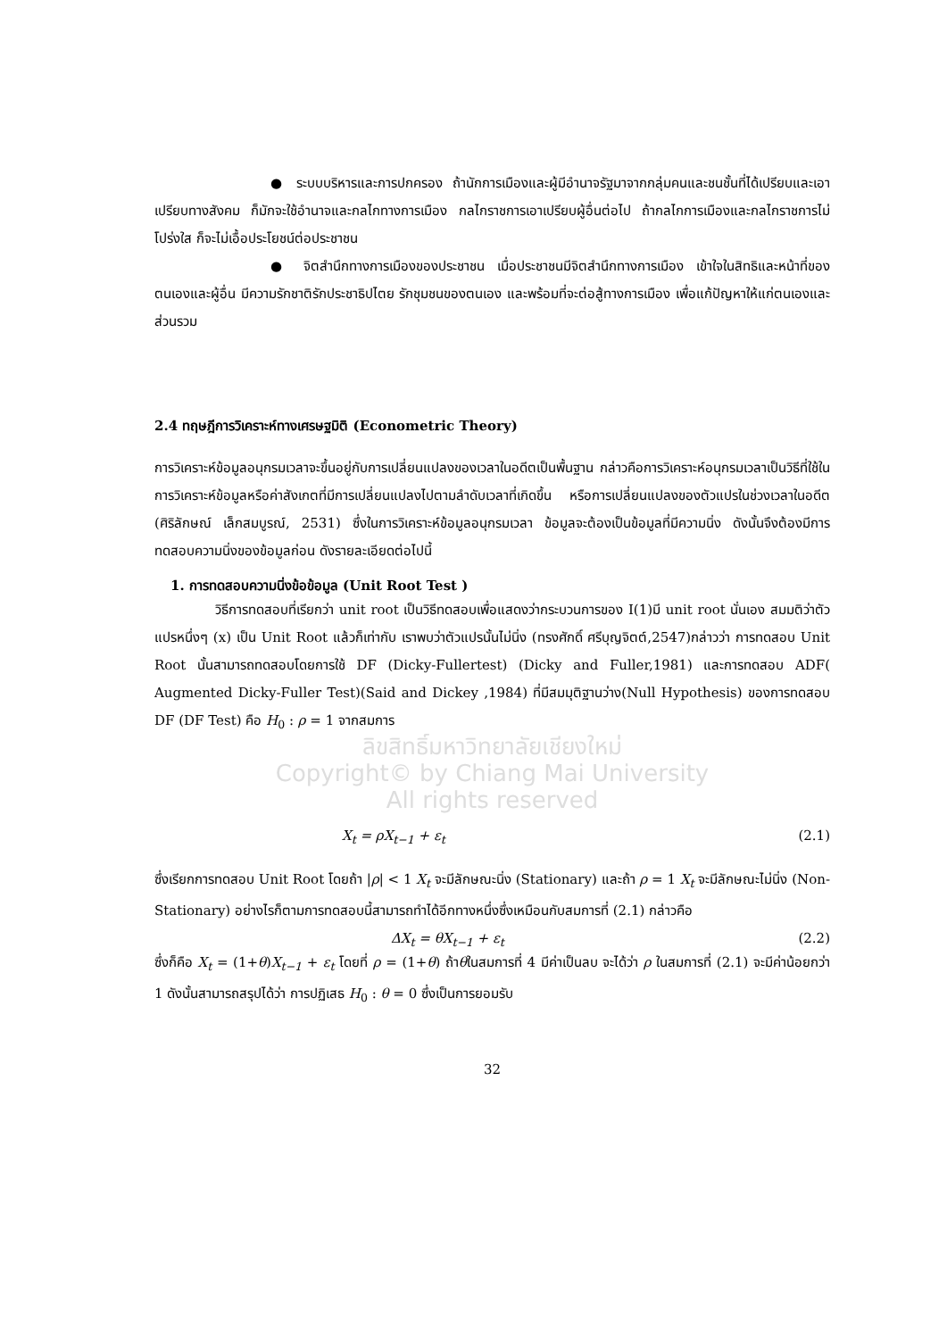● ระบบบริหารและการปกครอง ถ้านักการเมืองและผู้มีอำนาจรัฐมาจากกลุ่มคนและชนชั้นที่ได้เปรียบและเอาเปรียบทางสังคม ก็มักจะใช้อำนาจและกลไกทางการเมือง กลไกราชการเอาเปรียบผู้อื่นต่อไป ถ้ากลไกการเมืองและกลไกราชการไม่โปร่งใส ก็จะไม่เอื้อประโยชน์ต่อประชาชน
● จิตสำนึกทางการเมืองของประชาชน เมื่อประชาชนมีจิตสำนึกทางการเมือง เข้าใจในสิทธิและหน้าที่ของตนเองและผู้อื่น มีความรักชาติรักประชาธิปไตย รักชุมชนของตนเอง และพร้อมที่จะต่อสู้ทางการเมือง เพื่อแก้ปัญหาให้แก่ตนเองและส่วนรวม
2.4 ทฤษฎีการวิเคราะห์ทางเศรษฐมิติ (Econometric Theory)
การวิเคราะห์ข้อมูลอนุกรมเวลาจะขึ้นอยู่กับการเปลี่ยนแปลงของเวลาในอดีตเป็นพื้นฐาน กล่าวคือการวิเคราะห์อนุกรมเวลาเป็นวิธีที่ใช้ในการวิเคราะห์ข้อมูลหรือค่าสังเกตที่มีการเปลี่ยนแปลงไปตามลำดับเวลาที่เกิดขึ้น หรือการเปลี่ยนแปลงของตัวแปรในช่วงเวลาในอดีต (ศิริลักษณ์ เล็กสมบูรณ์, 2531) ซึ่งในการวิเคราะห์ข้อมูลอนุกรมเวลา ข้อมูลจะต้องเป็นข้อมูลที่มีความนิ่ง ดังนั้นจึงต้องมีการทดสอบความนิ่งของข้อมูลก่อน ดังรายละเอียดต่อไปนี้
1. การทดสอบความนิ่งข้อข้อมูล (Unit Root Test )
วิธีการทดสอบที่เรียกว่า unit root เป็นวิธีทดสอบเพื่อแสดงว่ากระบวนการของ I(1)มี unit root นั่นเอง สมมติว่าตัวแปรหนึ่งๆ (x) เป็น Unit Root แล้วก็เท่ากับ เราพบว่าตัวแปรนั้นไม่นิ่ง (ทรงศักดิ์ ศรีบุญจิตต์,2547)กล่าวว่า การทดสอบ Unit Root นั้นสามารถทดสอบโดยการใช้ DF (Dicky-Fullertest) (Dicky and Fuller,1981) และการทดสอบ ADF( Augmented Dicky-Fuller Test)(Said and Dickey ,1984) ที่มีสมมุติฐานว่าง(Null Hypothesis) ของการทดสอบ DF (DF Test) คือ H<sub>0</sub> : ρ = 1 จากสมการ
ลิขสิทธิ์มหาวิทยาลัยเชียงใหม่
Copyright© by Chiang Mai University
All rights reserved
X<sub>t</sub> = ρX<sub>t−1</sub> + ε<sub>t</sub> (2.1)
ซึ่งเรียกการทดสอบ Unit Root โดยถ้า |ρ| < 1 X<sub>t</sub> จะมีลักษณะนิ่ง (Stationary) และถ้า ρ = 1 X<sub>t</sub> จะมีลักษณะไม่นิ่ง (Non-Stationary) อย่างไรก็ตามการทดสอบนี้สามารถทำได้อีกทางหนึ่งซึ่งเหมือนกับสมการที่ (2.1) กล่าวคือ
ΔX<sub>t</sub> = θX<sub>t−1</sub> + ε<sub>t</sub> (2.2)
ซึ่งก็คือ X<sub>t</sub> = (1+θ)X<sub>t−1</sub> + ε<sub>t</sub> โดยที่ ρ = (1+θ) ถ้าθในสมการที่ 4 มีค่าเป็นลบ จะได้ว่า ρ ในสมการที่ (2.1) จะมีค่าน้อยกว่า 1 ดังนั้นสามารถสรุปได้ว่า การปฏิเสธ H<sub>0</sub> : θ = 0 ซึ่งเป็นการยอมรับ
32